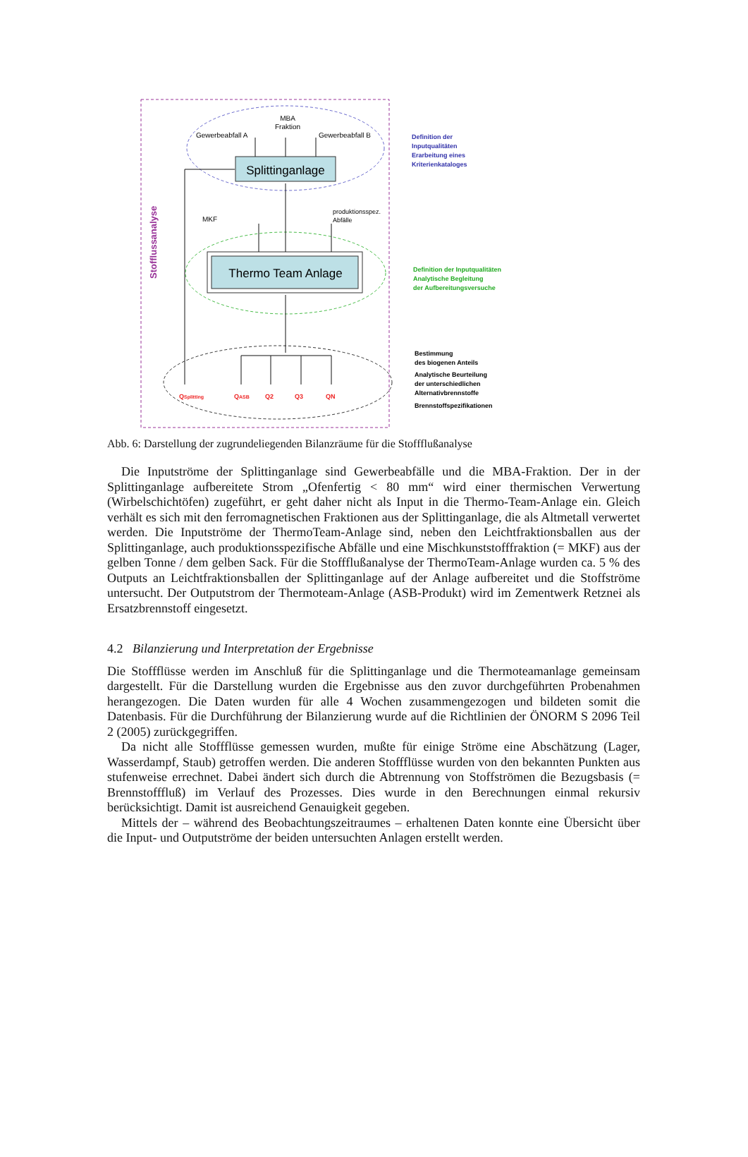Stofflussanalyse
MBA
Fraktion
Gewerbeabfall A
Gewerbeabfall B
Splittinganlage
produktionsspez.
Abfälle
MKF
Thermo Team Anlage
QSplitting
QASB
Q2
Q3
QN
Definition der
Inputqualitäten
Erarbeitung eines
Kriterienkataloges
Definition der Inputqualitäten
Analytische Begleitung
der Aufbereitungsversuche
Bestimmung
des biogenen Anteils
Analytische Beurteilung
der unterschiedlichen
Alternativbrennstoffe
Brennstoffspezifikationen
Abb. 6: Darstellung der zugrundeliegenden Bilanzräume für die Stoffflußanalyse
Die Inputströme der Splittinganlage sind Gewerbeabfälle und die MBA-Fraktion. Der in der Splittinganlage aufbereitete Strom „Ofenfertig < 80 mm“ wird einer thermischen Verwertung (Wirbelschichtöfen) zugeführt, er geht daher nicht als Input in die Thermo-Team-Anlage ein. Gleich verhält es sich mit den ferromagnetischen Fraktionen aus der Splittinganlage, die als Altmetall verwertet werden. Die Inputströme der ThermoTeam-Anlage sind, neben den Leichtfraktionsballen aus der Splittinganlage, auch produktionsspezifische Abfälle und eine Mischkunststofffraktion (= MKF) aus der gelben Tonne / dem gelben Sack. Für die Stoffflußanalyse der ThermoTeam-Anlage wurden ca. 5 % des Outputs an Leichtfraktionsballen der Splittinganlage auf der Anlage aufbereitet und die Stoffströme untersucht. Der Outputstrom der Thermoteam-Anlage (ASB-Produkt) wird im Zementwerk Retznei als Ersatzbrennstoff eingesetzt.
4.2 Bilanzierung und Interpretation der Ergebnisse
Die Stoffflüsse werden im Anschluß für die Splittinganlage und die Thermoteamanlage gemeinsam dargestellt. Für die Darstellung wurden die Ergebnisse aus den zuvor durchgeführten Probenahmen herangezogen. Die Daten wurden für alle 4 Wochen zusammengezogen und bildeten somit die Datenbasis. Für die Durchführung der Bilanzierung wurde auf die Richtlinien der ÖNORM S 2096 Teil 2 (2005) zurückgegriffen.
Da nicht alle Stoffflüsse gemessen wurden, mußte für einige Ströme eine Abschätzung (Lager, Wasserdampf, Staub) getroffen werden. Die anderen Stoffflüsse wurden von den bekannten Punkten aus stufenweise errechnet. Dabei ändert sich durch die Abtrennung von Stoffströmen die Bezugsbasis (= Brennstofffluß) im Verlauf des Prozesses. Dies wurde in den Berechnungen einmal rekursiv berücksichtigt. Damit ist ausreichend Genauigkeit gegeben.
Mittels der – während des Beobachtungszeitraumes – erhaltenen Daten konnte eine Übersicht über die Input- und Outputströme der beiden untersuchten Anlagen erstellt werden.